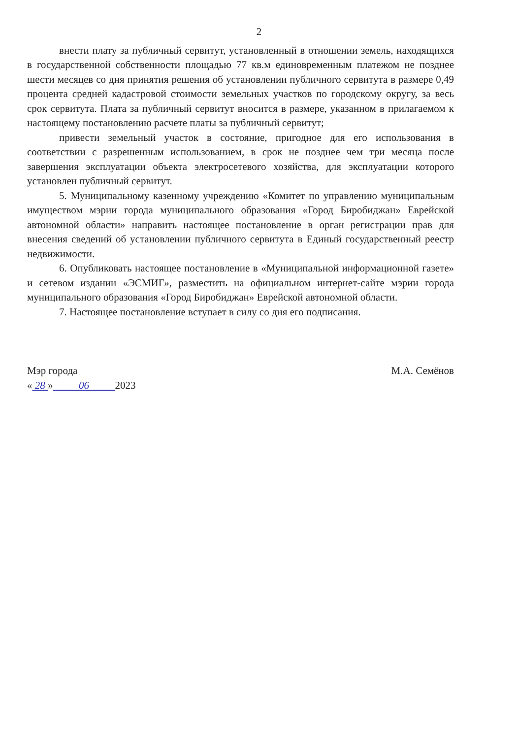2
внести плату за публичный сервитут, установленный в отношении земель, находящихся в государственной собственности площадью 77 кв.м единовременным платежом не позднее шести месяцев со дня принятия решения об установлении публичного сервитута в размере 0,49 процента средней кадастровой стоимости земельных участков по городскому округу, за весь срок сервитута. Плата за публичный сервитут вносится в размере, указанном в прилагаемом к настоящему постановлению расчете платы за публичный сервитут;
привести земельный участок в состояние, пригодное для его использования в соответствии с разрешенным использованием, в срок не позднее чем три месяца после завершения эксплуатации объекта электросетевого хозяйства, для эксплуатации которого установлен публичный сервитут.
5. Муниципальному казенному учреждению «Комитет по управлению муниципальным имуществом мэрии города муниципального образования «Город Биробиджан» Еврейской автономной области» направить настоящее постановление в орган регистрации прав для внесения сведений об установлении публичного сервитута в Единый государственный реестр недвижимости.
6. Опубликовать настоящее постановление в «Муниципальной информационной газете» и сетевом издании «ЭСМИГ», разместить на официальном интернет-сайте мэрии города муниципального образования «Город Биробиджан» Еврейской автономной области.
7. Настоящее постановление вступает в силу со дня его подписания.
Мэр города
« 28 » 06 2023
М.А. Семёнов